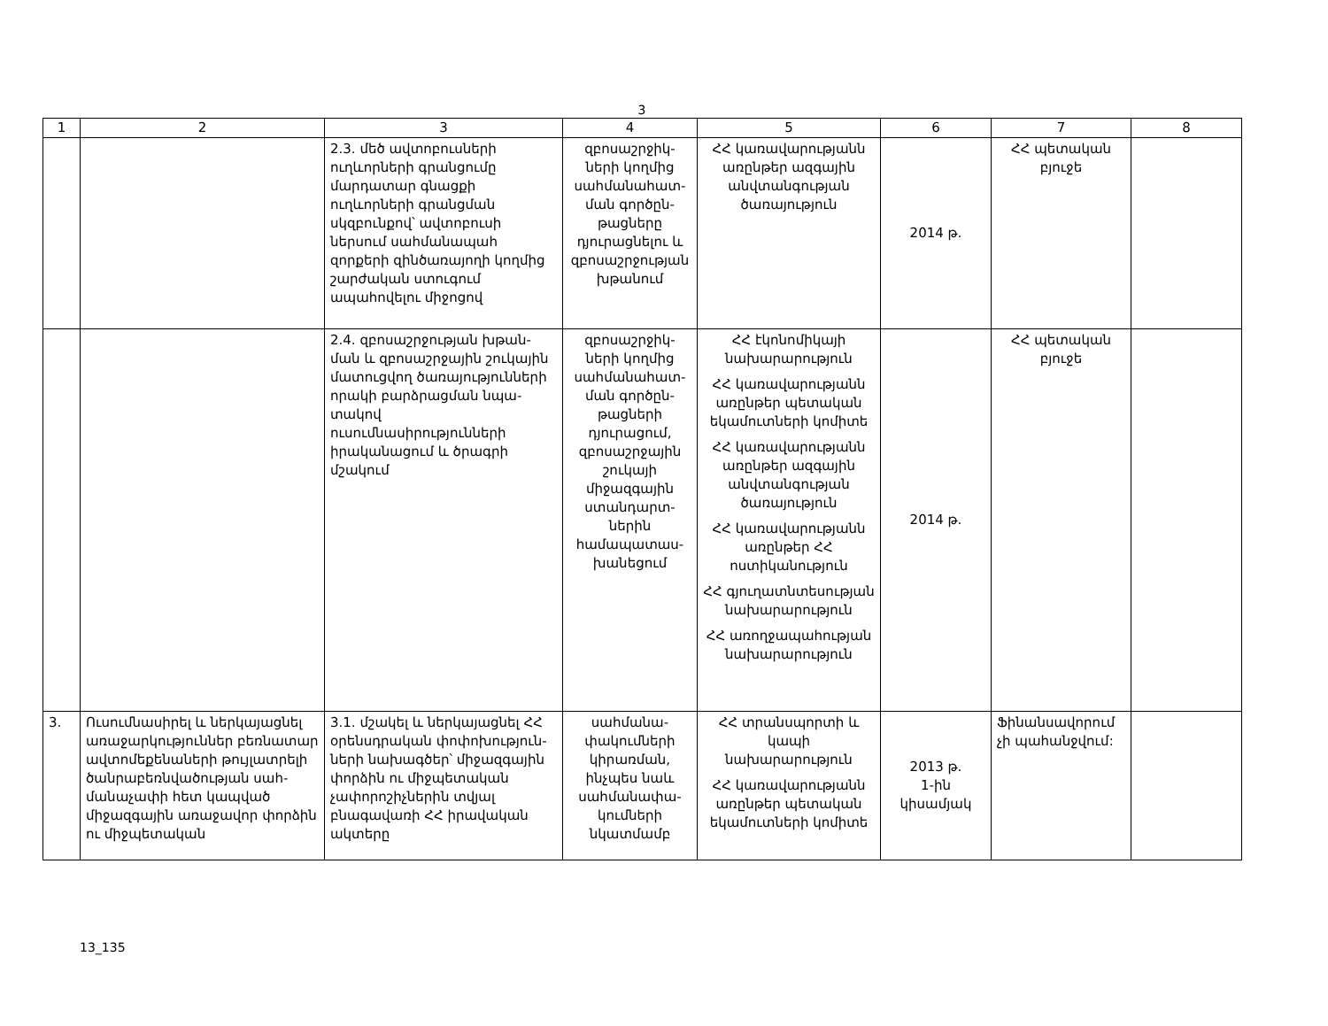3
| 1 | 2 | 3 | 4 | 5 | 6 | 7 | 8 |
| --- | --- | --- | --- | --- | --- | --- | --- |
| | | 2.3. մեծ ավտոբուսների ուղևորների գրանցումը մարդատար գնացքի ուղևորների գրանցման սկզբունքով՝ ավտոբուսի ներսում սահմանապահ զորքերի զինծառայողի կողմից շարժական ստուգում ապահովելու միջոցով | զբոսաշրջիկ-ների կողմից սահմանահատ-ման գործըն-թացները դյուրացնելու և զբոսաշրջության խթանում | ՀՀ կառավարությանն առընթեր ազգային անվտանգության ծառայություն | 2014 թ. | ՀՀ պետական բյուջե | |
| | | 2.4. զբոսաշրջության խթան-ման և զբոսաշրջային շուկային մատուցվող ծառայությունների որակի բարձրացման նպա-տակով ուսումնասիրությունների իրականացում և ծրագրի մշակում | զբոսաշրջիկ-ների կողմից սահմանահատ-ման գործըն-թացների դյուրացում, զբոսաշրջային շուկայի միջազգային ստանդարտ-ներին համապատաս-խանեցում | ՀՀ էկոնոմիկայի նախարարություն ՀՀ կառավարությանն առընթեր պետական եկամուտների կոմիտե ՀՀ կառավարությանն առընթեր ազգային անվտանգության ծառայություն ՀՀ կառավարությանն առընթեր ՀՀ ոստիկանություն ՀՀ գյուղատնտեսության նախարարություն ՀՀ առողջապահության նախարարություն | 2014 թ. | ՀՀ պետական բյուջե | |
| 3. | Ուսումնասիրել և ներկայացնել առաջարկություններ բեռնատար ավտոմեքենաների թույլատրելի ծանրաբեռնվածության սահ-մանաչափի հետ կապված միջազգային առաջավոր փորձին ու միջպետական | 3.1. մշակել և ներկայացնել ՀՀ օրենսդրական փոփոխություն-ների նախագծեր՝ միջազգային փորձին ու միջպետական չափորոշիչներին տվյալ բնագավառի ՀՀ իրավական ակտերը | սահմանա-փակումների կիրառման, ինչպես նաև սահմանափա-կումների նկատմամբ | ՀՀ տրանսպորտի և կապի նախարարություն ՀՀ կառավարությանն առընթեր պետական եկամուտների կոմիտե | 2013 թ. 1-ին կիսամյակ | Ֆինանսավորում չի պահանջվում: | |
13_135